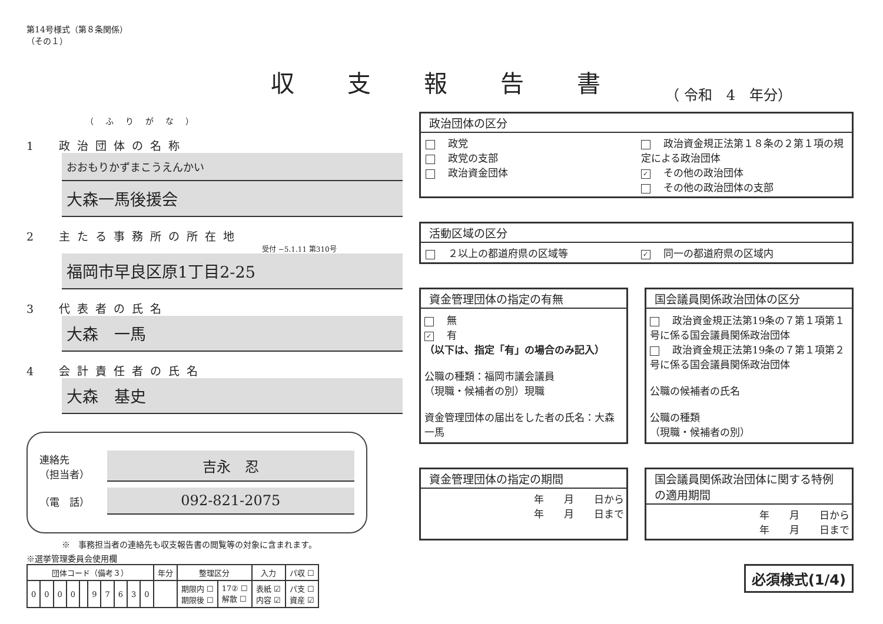収支報告書
（ 令和　4　年分）
第14号様式（第８条関係）
（その１）
（ふりがな）
1　政治団体の名称
おおもりかずまこうえんかい
大森一馬後援会
2　主たる事務所の所在地
受付 −5.1.11 第310号
福岡市早良区原1丁目2-25
3　代表者の氏名
大森　一馬
4　会計責任者の氏名
大森　基史
連絡先
（担当者） 吉永　忍
（電　話） 092-821-2075
※　事務担当者の連絡先も収支報告書の閲覧等の対象に含まれます。
※選挙管理委員会使用欄
| 団体コード（備考３） | | | | | | | | | | 年分 | 整理区分 | | 入力 | パ収 ☐ |
| --- | --- | --- | --- | --- | --- | --- | --- | --- | --- | --- | --- | --- | --- | --- |
| 0 | 0 | 0 | 0 | | 9 | 7 | 6 | 3 | 0 | | 期限内 ☐ 期限後 ☐ | 17② ☐ 解散 ☐ | 表紙 ☑ 内容 ☑ | パ支 ☐ 資産 ☑ |
政治団体の区分
政党
政党の支部
政治資金団体
政治資金規正法第１８条の２第１項の規定による政治団体
✓ その他の政治団体
その他の政治団体の支部
活動区域の区分
２以上の都道府県の区域等
✓ 同一の都道府県の区域内
資金管理団体の指定の有無
無
✓ 有
（以下は、指定「有」の場合のみ記入）
公職の種類：福岡市議会議員
（現職・候補者の別）現職
資金管理団体の届出をした者の氏名：大森　一馬
国会議員関係政治団体の区分
政治資金規正法第19条の７第１項第１号に係る国会議員関係政治団体
政治資金規正法第19条の７第１項第２号に係る国会議員関係政治団体
公職の候補者の氏名
公職の種類
（現職・候補者の別）
資金管理団体の指定の期間
年　　月　　日から
年　　月　　日まで
国会議員関係政治団体に関する特例の適用期間
年　　月　　日から
年　　月　　日まで
必須様式(1/4)